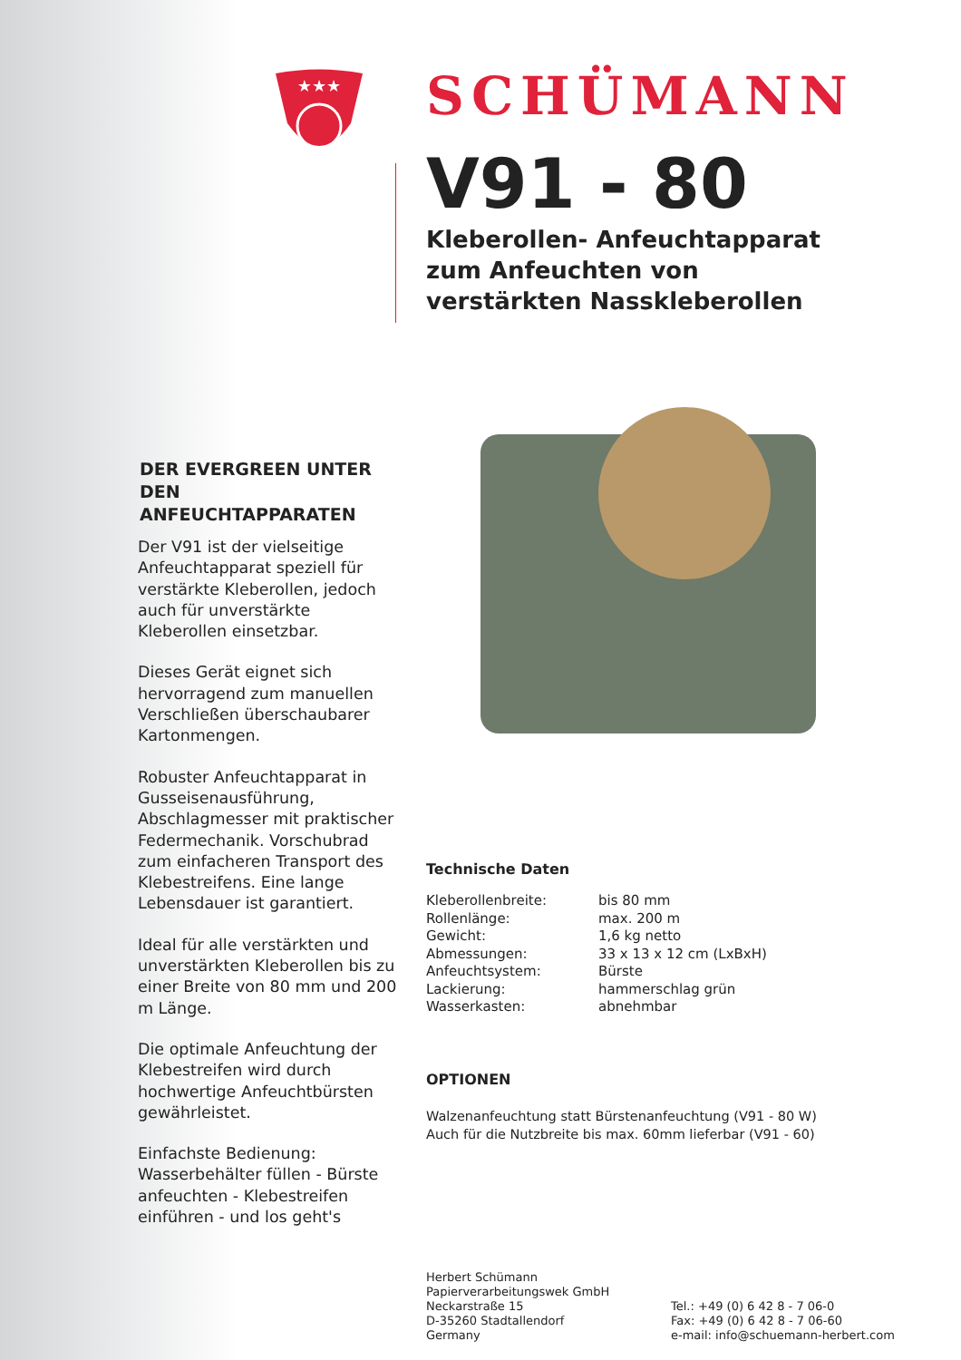★★★
DER EVERGREEN UNTER DEN ANFEUCHTAPPARATEN
Der V91 ist der vielseitige Anfeuchtapparat speziell für verstärkte Kleberollen, jedoch auch für unverstärkte Kleberollen einsetzbar.
Dieses Gerät eignet sich hervorragend zum manuellen Verschließen überschaubarer Kartonmengen.
Robuster Anfeuchtapparat in Gusseisenausführung, Abschlagmesser mit praktischer Federmechanik. Vorschubrad zum einfacheren Transport des Klebestreifens. Eine lange Lebensdauer ist garantiert.
Ideal für alle verstärkten und unverstärkten Kleberollen bis zu einer Breite von 80 mm und 200 m Länge.
Die optimale Anfeuchtung der Klebestreifen wird durch hochwertige Anfeuchtbürsten gewährleistet.
Einfachste Bedienung: Wasserbehälter füllen - Bürste anfeuchten - Klebestreifen einführen - und los geht's
SCHÜMANN
V91 - 80
Kleberollen- Anfeuchtapparat
zum Anfeuchten von
verstärkten Nasskleberollen
Technische Daten
| Kleberollenbreite: | bis 80 mm |
| Rollenlänge: | max. 200 m |
| Gewicht: | 1,6 kg netto |
| Abmessungen: | 33 x 13 x 12 cm (LxBxH) |
| Anfeuchtsystem: | Bürste |
| Lackierung: | hammerschlag grün |
| Wasserkasten: | abnehmbar |
OPTIONEN
Walzenanfeuchtung statt Bürstenanfeuchtung (V91 - 80 W)
Auch für die Nutzbreite bis max. 60mm lieferbar (V91 - 60)
Herbert Schümann
Papierverarbeitungswek GmbH
Neckarstraße 15
D-35260 Stadtallendorf
Germany
Tel.: +49 (0) 6 42 8 - 7 06-0
Fax: +49 (0) 6 42 8 - 7 06-60
e-mail: info@schuemann-herbert.com